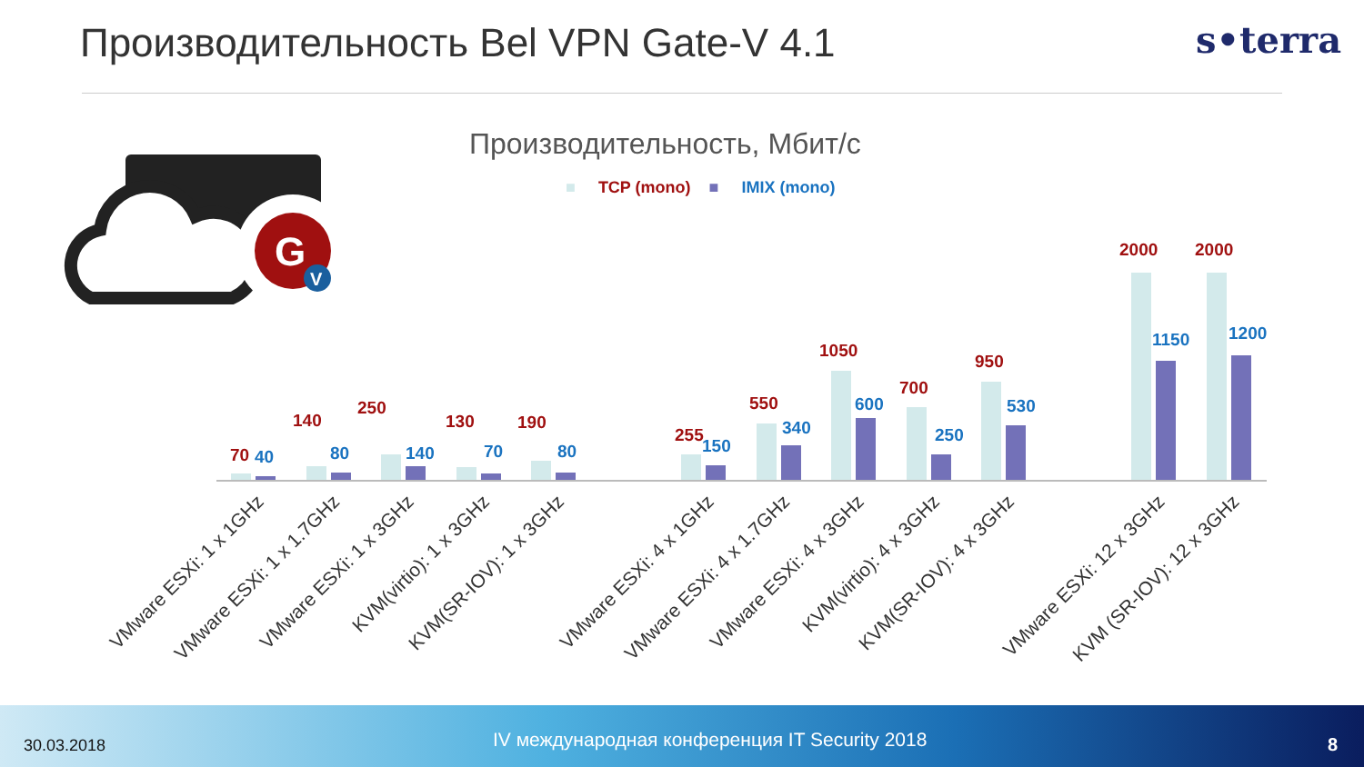Производительность Bel VPN Gate-V 4.1
s•terra
G
V
Производительность, Мбит/с
■ TCP (mono) ■ IMIX (mono)
70 40
140
80
250
140
130
70
190
80
255
150
550
340
1050
600
700
250
950
530
2000
1150
2000
1200
VMware ESXi: 1 x 1GHz VMware ESXi: 1 x 1.7GHz VMware ESXi: 1 x 3GHz KVM(virtio): 1 x 3GHz KVM(SR-IOV): 1 x 3GHz VMware ESXi: 4 x 1GHz VMware ESXi: 4 x 1.7GHz VMware ESXi: 4 x 3GHz KVM(virtio): 4 x 3GHz KVM(SR-IOV): 4 x 3GHz VMware ESXi: 12 x 3GHz KVM (SR-IOV): 12 x 3GHz
30.03.2018
IV международная конференция IT Security 2018
8